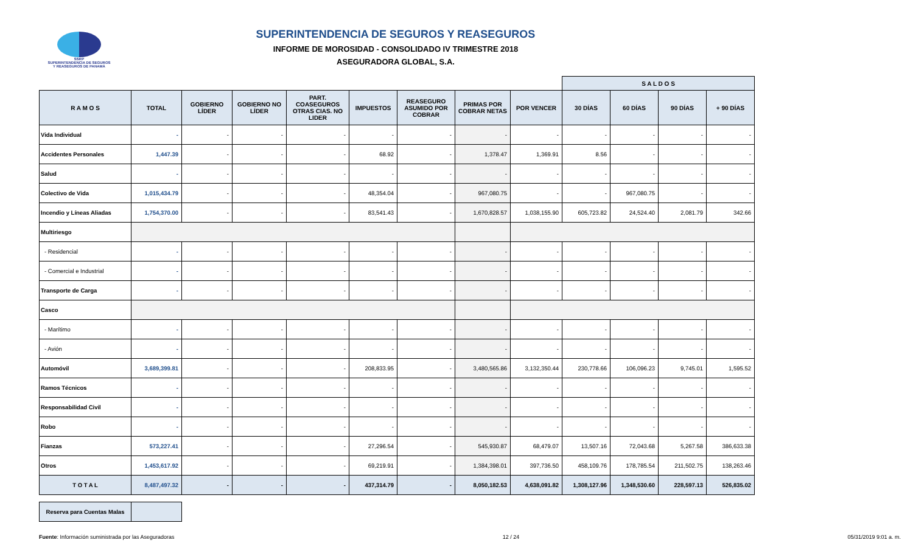SSRP
SUPERINTENDENCIA DE SEGUROS
Y REASEGUROS DE PANAMÁ
SUPERINTENDENCIA DE SEGUROS Y REASEGUROS
INFORME DE MOROSIDAD - CONSOLIDADO IV TRIMESTRE 2018
ASEGURADORA GLOBAL, S.A.
| | | | | | | | | | S A L D O S | | | |
| --- | --- | --- | --- | --- | --- | --- | --- | --- | --- | --- | --- | --- |
| R A M O S | TOTAL | GOBIERNO LÍDER | GOBIERNO NO LÍDER | PART. COASEGUROS OTRAS CIAS. NO LIDER | IMPUESTOS | REASEGURO ASUMIDO POR COBRAR | PRIMAS POR COBRAR NETAS | POR VENCER | 30 DÍAS | 60 DÍAS | 90 DÍAS | + 90 DÍAS |
| Vida Individual | - | - | - | - | - | - | - | - | - | - | - | - |
| Accidentes Personales | 1,447.39 | - | - | - | 68.92 | - | 1,378.47 | 1,369.91 | 8.56 | - | - | - |
| Salud | - | - | - | - | - | - | - | - | - | - | - | - |
| Colectivo de Vida | 1,015,434.79 | - | - | - | 48,354.04 | - | 967,080.75 | - | - | 967,080.75 | - | - |
| Incendio y Líneas Aliadas | 1,754,370.00 | - | - | - | 83,541.43 | - | 1,670,828.57 | 1,038,155.90 | 605,723.82 | 24,524.40 | 2,081.79 | 342.66 |
| Multiriesgo | | | | | | | | | | | | |
| - Residencial | - | - | - | - | - | - | - | - | - | - | - | - |
| - Comercial e Industrial | - | - | - | - | - | - | - | - | - | - | - | - |
| Transporte de Carga | - | - | - | - | - | - | - | - | - | - | - | - |
| Casco | | | | | | | | | | | | |
| - Marítimo | - | - | - | - | - | - | - | - | - | - | - | - |
| - Avión | - | - | - | - | - | - | - | - | - | - | - | - |
| Automóvil | 3,689,399.81 | - | - | - | 208,833.95 | - | 3,480,565.86 | 3,132,350.44 | 230,778.66 | 106,096.23 | 9,745.01 | 1,595.52 |
| Ramos Técnicos | - | - | - | - | - | - | - | - | - | - | - | - |
| Responsabilidad Civil | - | - | - | - | - | - | - | - | - | - | - | - |
| Robo | - | - | - | - | - | - | - | - | - | - | - | - |
| Fianzas | 573,227.41 | - | - | - | 27,296.54 | - | 545,930.87 | 68,479.07 | 13,507.16 | 72,043.68 | 5,267.58 | 386,633.38 |
| Otros | 1,453,617.92 | - | - | - | 69,219.91 | - | 1,384,398.01 | 397,736.50 | 458,109.76 | 178,785.54 | 211,502.75 | 138,263.46 |
| T O T A L | 8,487,497.32 | - | - | - | 437,314.79 | - | 8,050,182.53 | 4,638,091.82 | 1,308,127.96 | 1,348,530.60 | 228,597.13 | 526,835.02 |
| Reserva para Cuentas Malas | |
Fuente: Información suministrada por las Aseguradoras 12 / 24 05/31/2019 9:01 a. m.